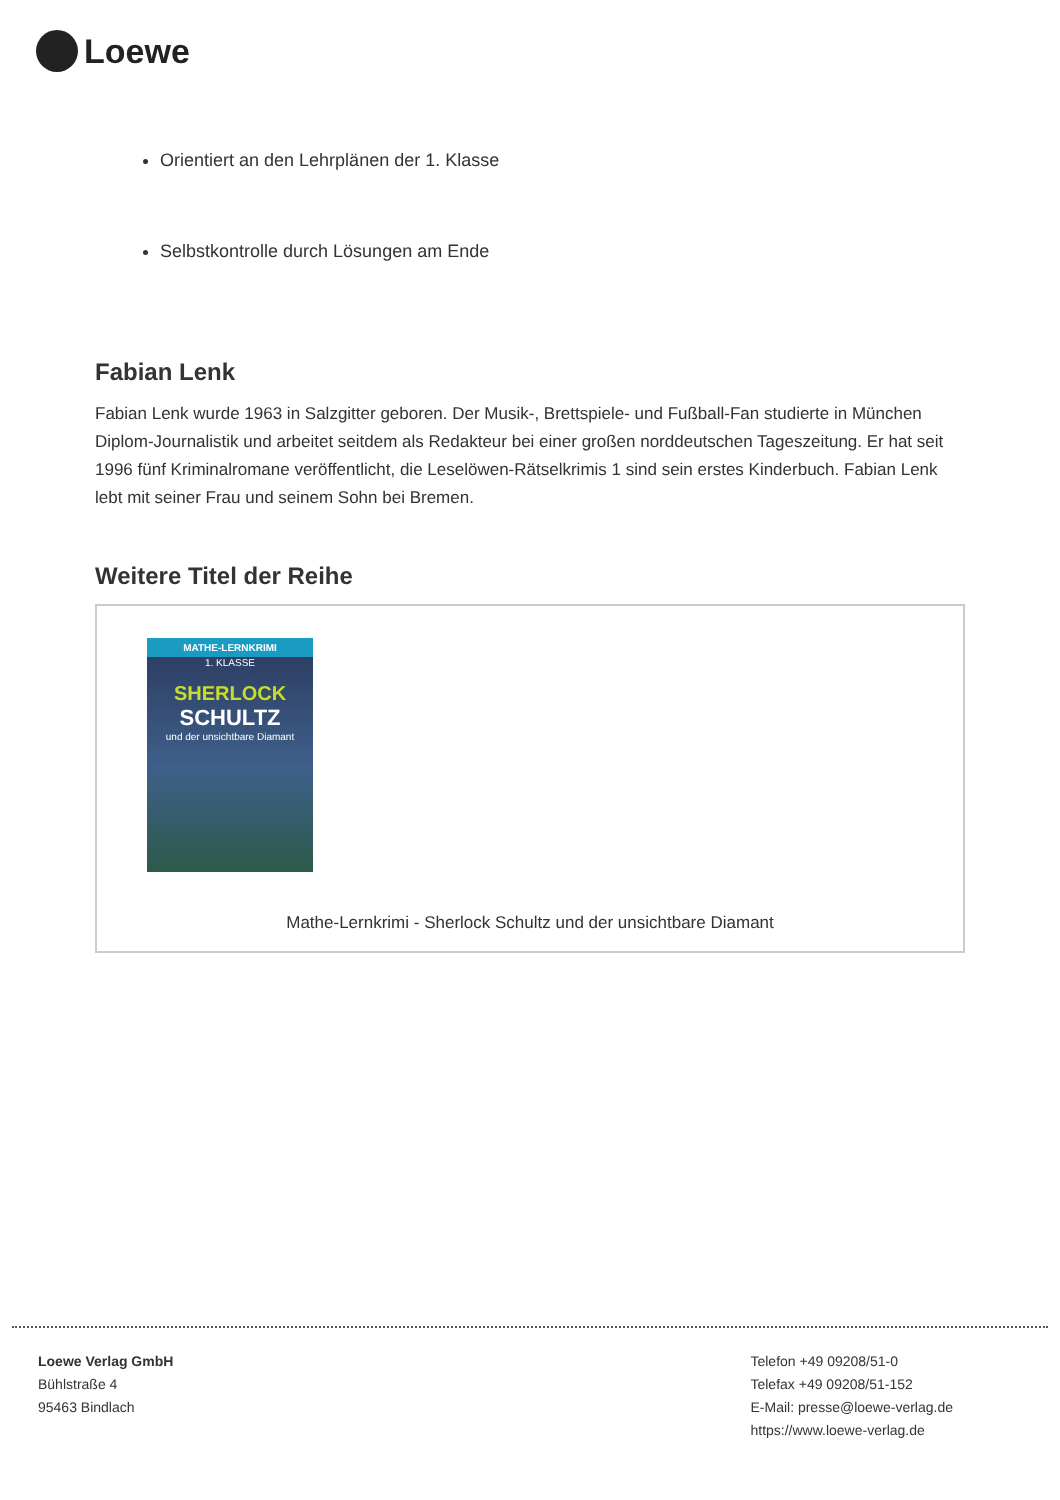Loewe
Orientiert an den Lehrplänen der 1. Klasse
Selbstkontrolle durch Lösungen am Ende
Fabian Lenk
Fabian Lenk wurde 1963 in Salzgitter geboren. Der Musik-, Brettspiele- und Fußball-Fan studierte in München Diplom-Journalistik und arbeitet seitdem als Redakteur bei einer großen norddeutschen Tageszeitung. Er hat seit 1996 fünf Kriminalromane veröffentlicht, die Leselöwen-Rätselkrimis 1 sind sein erstes Kinderbuch. Fabian Lenk lebt mit seiner Frau und seinem Sohn bei Bremen.
Weitere Titel der Reihe
MATHE-LERNKRIMI
1. KLASSE
SHERLOCK
SCHULTZ
und der unsichtbare Diamant
Mathe-Lernkrimi - Sherlock Schultz und der unsichtbare Diamant
Loewe Verlag GmbH
Bühlstraße 4
95463 Bindlach
Telefon +49 09208/51-0
Telefax +49 09208/51-152
E-Mail: presse@loewe-verlag.de
https://www.loewe-verlag.de